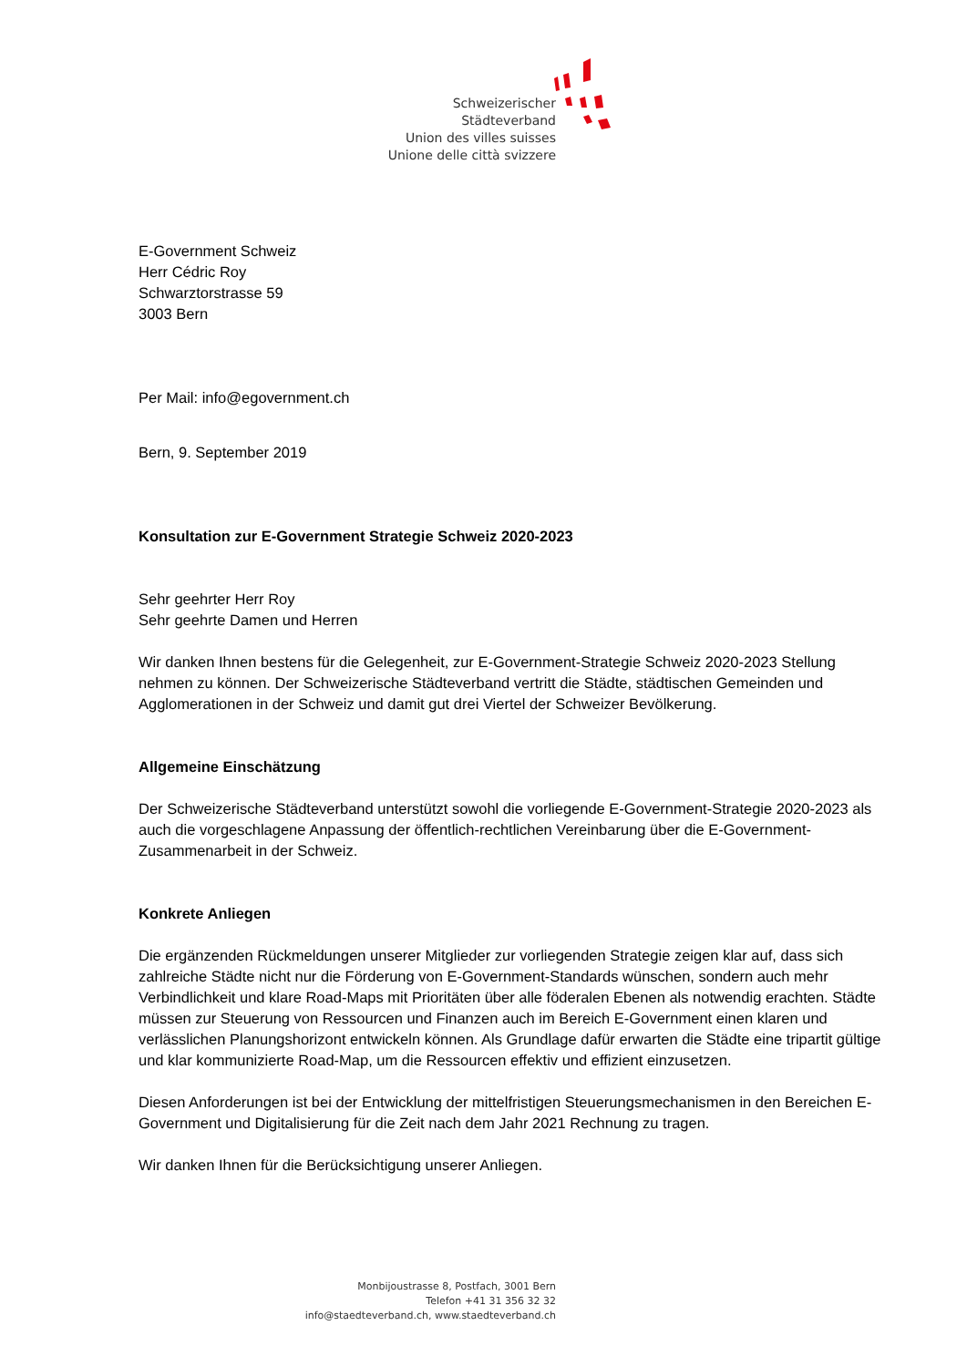Schweizerischer Städteverband
Union des villes suisses
Unione delle città svizzere
E-Government Schweiz
Herr Cédric Roy
Schwarztorstrasse 59
3003 Bern
Per Mail: info@egovernment.ch
Bern, 9. September 2019
Konsultation zur E-Government Strategie Schweiz 2020-2023
Sehr geehrter Herr Roy
Sehr geehrte Damen und Herren
Wir danken Ihnen bestens für die Gelegenheit, zur E-Government-Strategie Schweiz 2020-2023 Stellung nehmen zu können. Der Schweizerische Städteverband vertritt die Städte, städtischen Gemeinden und Agglomerationen in der Schweiz und damit gut drei Viertel der Schweizer Bevölkerung.
Allgemeine Einschätzung
Der Schweizerische Städteverband unterstützt sowohl die vorliegende E-Government-Strategie 2020-2023 als auch die vorgeschlagene Anpassung der öffentlich-rechtlichen Vereinbarung über die E-Government-Zusammenarbeit in der Schweiz.
Konkrete Anliegen
Die ergänzenden Rückmeldungen unserer Mitglieder zur vorliegenden Strategie zeigen klar auf, dass sich zahlreiche Städte nicht nur die Förderung von E-Government-Standards wünschen, sondern auch mehr Verbindlichkeit und klare Road-Maps mit Prioritäten über alle föderalen Ebenen als notwendig erachten. Städte müssen zur Steuerung von Ressourcen und Finanzen auch im Bereich E-Government einen klaren und verlässlichen Planungshorizont entwickeln können. Als Grundlage dafür erwarten die Städte eine tripartit gültige und klar kommunizierte Road-Map, um die Ressourcen effektiv und effizient einzusetzen.
Diesen Anforderungen ist bei der Entwicklung der mittelfristigen Steuerungsmechanismen in den Bereichen E-Government und Digitalisierung für die Zeit nach dem Jahr 2021 Rechnung zu tragen.
Wir danken Ihnen für die Berücksichtigung unserer Anliegen.
Monbijoustrasse 8, Postfach, 3001 Bern
Telefon +41 31 356 32 32
info@staedteverband.ch, www.staedteverband.ch